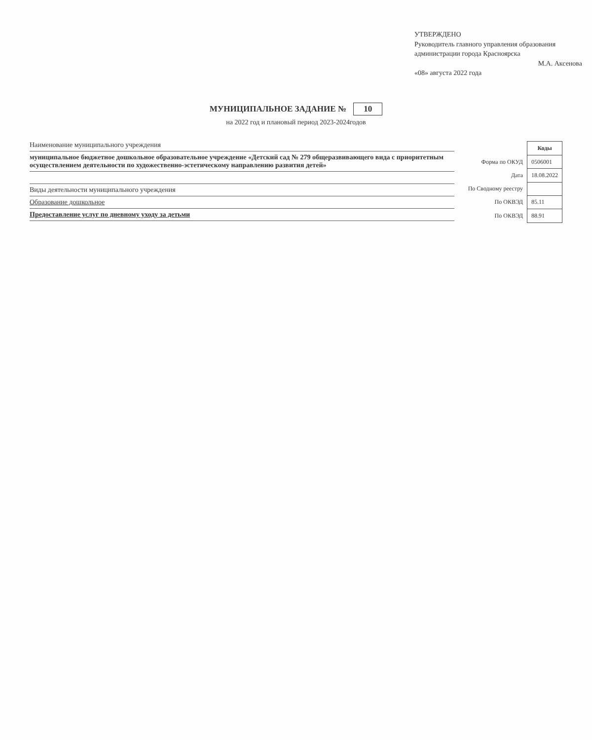УТВЕРЖДЕНО
Руководитель главного управления образования администрации города Красноярска
М.А. Аксенова
«08» августа 2022 года
МУНИЦИПАЛЬНОЕ ЗАДАНИЕ № 10
на 2022 год и плановый период 2023-2024годов
Наименование муниципального учреждения
муниципальное бюджетное дошкольное образовательное учреждение «Детский сад № 279 общеразвивающего вида с приоритетным осуществлением деятельности по художественно-эстетическому направлению развития детей»
Виды деятельности муниципального учреждения
Образование дошкольное
Предоставление услуг по дневному уходу за детьми
| | Коды |
| Форма по ОКУД | 0506001 |
| Дата | 18.08.2022 |
| По Сводному реестру | |
| По ОКВЭД | 85.11 |
| По ОКВЭД | 88.91 |